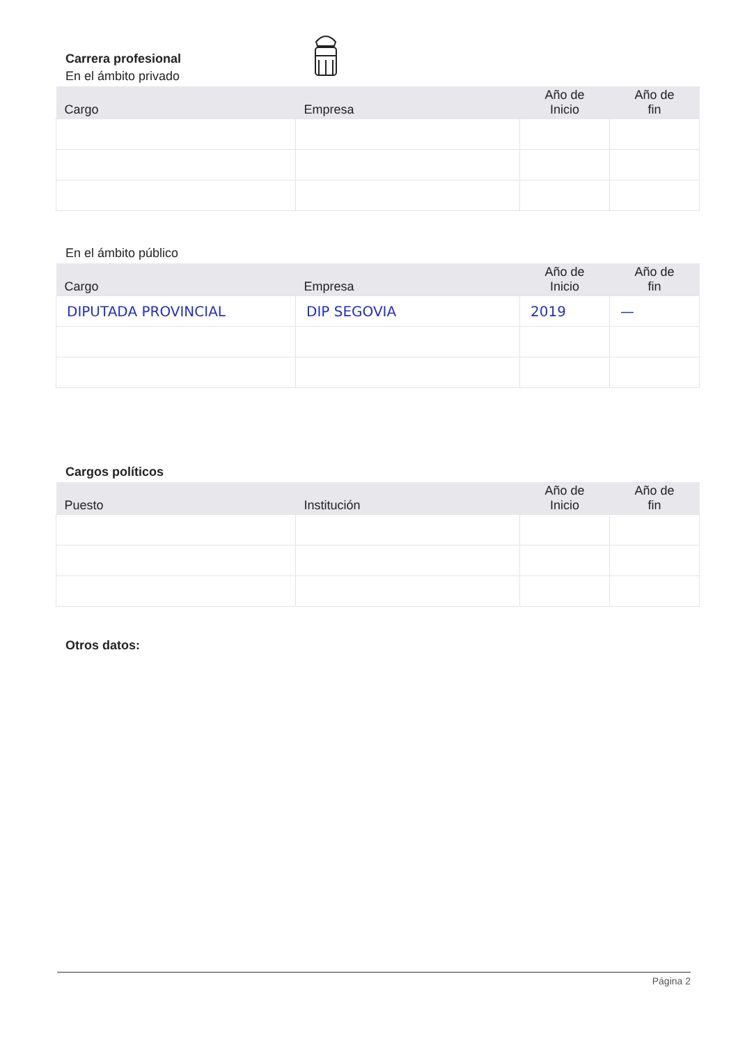Carrera profesional
En el ámbito privado
| Cargo | Empresa | Año de Inicio | Año de fin |
| --- | --- | --- | --- |
En el ámbito público
| Cargo | Empresa | Año de Inicio | Año de fin |
| --- | --- | --- | --- |
| DIPUTADA PROVINCIAL | DIP SEGOVIA | 2019 | — |
Cargos políticos
| Puesto | Institución | Año de Inicio | Año de fin |
| --- | --- | --- | --- |
Otros datos:
Página 2